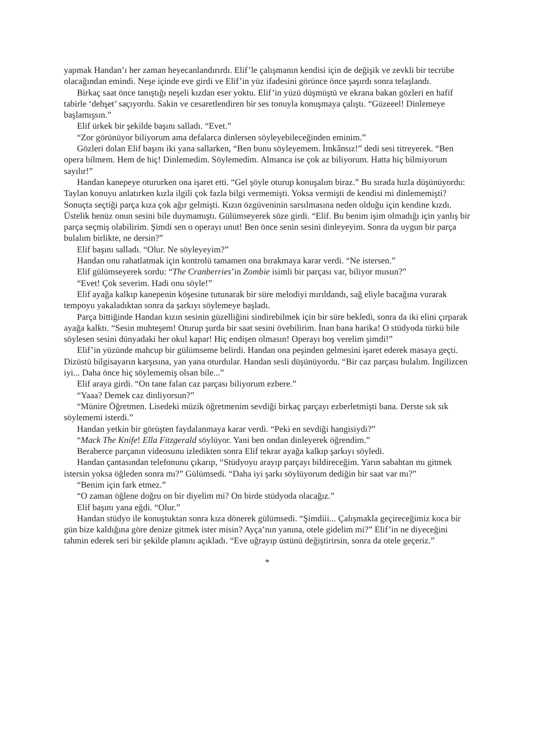yapmak Handan’ı her zaman heyecanlandırırdı. Elif’le çalışmanın kendisi için de değişik ve zevkli bir tecrübe olacağından emindi. Neşe içinde eve girdi ve Elif’in yüz ifadesini görünce önce şaşırdı sonra telaşlandı.
Birkaç saat önce tanıştığı neşeli kızdan eser yoktu. Elif’in yüzü düşmüştü ve ekrana bakan gözleri en hafif tabirle ‘dehşet’ saçıyordu. Sakin ve cesaretlendiren bir ses tonuyla konuşmaya çalıştı. “Güzeeel! Dinlemeye başlamışsın.”
Elif ürkek bir şekilde başını salladı. “Evet.”
“Zor görünüyor biliyorum ama defalarca dinlersen söyleyebileceğinden eminim.”
Gözleri dolan Elif başını iki yana sallarken, “Ben bunu söyleyemem. İmkânsız!” dedi sesi titreyerek. “Ben opera bilmem. Hem de hiç! Dinlemedim. Söylemedim. Almanca ise çok az biliyorum. Hatta hiç bilmiyorum sayılır!”
Handan kanepeye otururken ona işaret etti. “Gel şöyle oturup konuşalım biraz.” Bu sırada hızla düşünüyordu: Taylan konuyu anlatırken kızla ilgili çok fazla bilgi vermemişti. Yoksa vermişti de kendisi mi dinlememişti? Sonuçta seçtiği parça kıza çok ağır gelmişti. Kızın özgüveninin sarsılmasına neden olduğu için kendine kızdı. Üstelik henüz onun sesini bile duymamıştı. Gülümseyerek söze girdi. “Elif. Bu benim işim olmadığı için yanlış bir parça seçmiş olabilirim. Şimdi sen o operayı unut! Ben önce senin sesini dinleyeyim. Sonra da uygun bir parça bulalım birlikte, ne dersin?”
Elif başını salladı. “Olur. Ne söyleyeyim?”
Handan onu rahatlatmak için kontrolü tamamen ona bırakmaya karar verdi. “Ne istersen.”
Elif gülümseyerek sordu: “The Cranberries’in Zombie isimli bir parçası var, biliyor musun?”
“Evet! Çok severim. Hadi onu söyle!”
Elif ayağa kalkıp kanepenin köşesine tutunarak bir süre melodiyi mırıldandı, sağ eliyle bacağına vurarak tempoyu yakaladıktan sonra da şarkıyı söylemeye başladı.
Parça bittiğinde Handan kızın sesinin güzelliğini sindirebilmek için bir süre bekledi, sonra da iki elini çırparak ayağa kalktı. “Sesin muhteşem! Oturup şurda bir saat sesini övebilirim. İnan bana harika! O stüdyoda türkü bile söylesen sesini dünyadaki her okul kapar! Hiç endişen olmasın! Operayı boş verelim şimdi!”
Elif’in yüzünde mahcup bir gülümseme belirdi. Handan ona peşinden gelmesini işaret ederek masaya geçti. Dizüstü bilgisayarın karşısına, yan yana oturdular. Handan sesli düşünüyordu. “Bir caz parçası bulalım. İngilizcen iyi... Daha önce hiç söylememiş olsan bile...”
Elif araya girdi. “On tane falan caz parçası biliyorum ezbere.”
“Yaaa? Demek caz dinliyorsun?”
“Münire Öğretmen. Lisedeki müzik öğretmenim sevdiği birkaç parçayı ezberletmişti bana. Derste sık sık söylememi isterdi.”
Handan yetkin bir görüşten faydalanmaya karar verdi. “Peki en sevdiği hangisiydi?”
“Mack The Knife! Ella Fitzgerald söylüyor. Yani ben ondan dinleyerek öğrendim.”
Beraberce parçanın videosunu izledikten sonra Elif tekrar ayağa kalkıp şarkıyı söyledi.
Handan çantasından telefonunu çıkarıp, “Stüdyoyu arayıp parçayı bildireceğim. Yarın sabahtan mı gitmek istersin yoksa öğleden sonra mı?” Gülümsedi. “Daha iyi şarkı söylüyorum dediğin bir saat var mı?”
“Benim için fark etmez.”
“O zaman öğlene doğru on bir diyelim mi? On birde stüdyoda olacağız.”
Elif başını yana eğdi. “Olur.”
Handan stüdyo ile konuştuktan sonra kıza dönerek gülümsedi. “Şimdiii... Çalışmakla geçireceğimiz koca bir gün bize kaldığına göre denize gitmek ister misin? Ayça’nın yanına, otele gidelim mi?” Elif’in ne diyeceğini tahmin ederek seri bir şekilde planını açıkladı. “Eve uğrayıp üstünü değiştirirsin, sonra da otele geçeriz.”
*